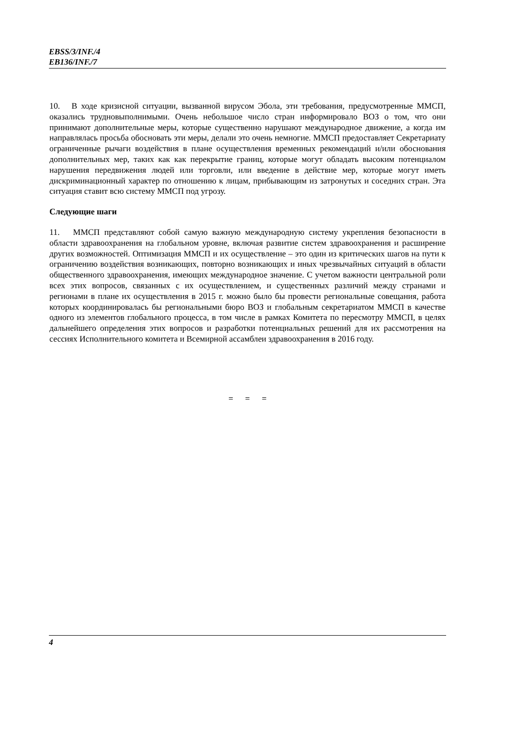EBSS/3/INF./4
EB136/INF./7
10. В ходе кризисной ситуации, вызванной вирусом Эбола, эти требования, предусмотренные ММСП, оказались трудновыполнимыми. Очень небольшое число стран информировало ВОЗ о том, что они принимают дополнительные меры, которые существенно нарушают международное движение, а когда им направлялась просьба обосновать эти меры, делали это очень немногие. ММСП предоставляет Секретариату ограниченные рычаги воздействия в плане осуществления временных рекомендаций и/или обоснования дополнительных мер, таких как как перекрытие границ, которые могут обладать высоким потенциалом нарушения передвижения людей или торговли, или введение в действие мер, которые могут иметь дискриминационный характер по отношению к лицам, прибывающим из затронутых и соседних стран. Эта ситуация ставит всю систему ММСП под угрозу.
Следующие шаги
11. ММСП представляют собой самую важную международную систему укрепления безопасности в области здравоохранения на глобальном уровне, включая развитие систем здравоохранения и расширение других возможностей. Оптимизация ММСП и их осуществление – это один из критических шагов на пути к ограничению воздействия возникающих, повторно возникающих и иных чрезвычайных ситуаций в области общественного здравоохранения, имеющих международное значение. С учетом важности центральной роли всех этих вопросов, связанных с их осуществлением, и существенных различий между странами и регионами в плане их осуществления в 2015 г. можно было бы провести региональные совещания, работа которых координировалась бы региональными бюро ВОЗ и глобальным секретариатом ММСП в качестве одного из элементов глобального процесса, в том числе в рамках Комитета по пересмотру ММСП, в целях дальнейшего определения этих вопросов и разработки потенциальных решений для их рассмотрения на сессиях Исполнительного комитета и Всемирной ассамблеи здравоохранения в 2016 году.
= = =
4